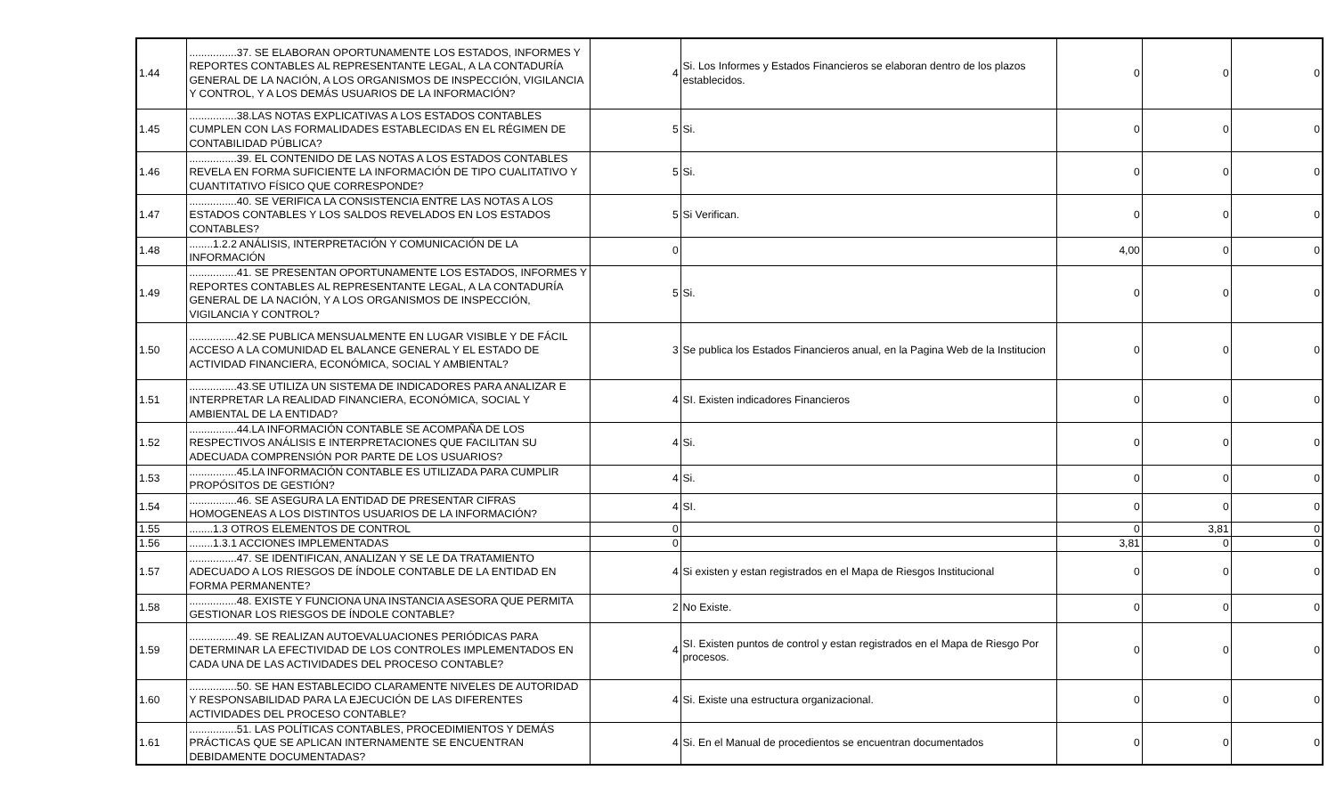| 1.44 | ................37. SE ELABORAN OPORTUNAMENTE LOS ESTADOS, INFORMES Y REPORTES CONTABLES AL REPRESENTANTE LEGAL, A LA CONTADURÍA GENERAL DE LA NACIÓN, A LOS ORGANISMOS DE INSPECCIÓN, VIGILANCIA Y CONTROL, Y A LOS DEMÁS USUARIOS DE LA INFORMACIÓN? | 4 | Si. Los Informes y Estados Financieros se elaboran dentro de los plazos establecidos. | 0 | 0 | 0 |
| 1.45 | ................38.LAS NOTAS EXPLICATIVAS A LOS ESTADOS CONTABLES CUMPLEN CON LAS FORMALIDADES ESTABLECIDAS EN EL RÉGIMEN DE CONTABILIDAD PÚBLICA? | 5 | Si. | 0 | 0 | 0 |
| 1.46 | ................39. EL CONTENIDO DE LAS NOTAS A LOS ESTADOS CONTABLES REVELA EN FORMA SUFICIENTE LA INFORMACIÓN DE TIPO CUALITATIVO Y CUANTITATIVO FÍSICO QUE CORRESPONDE? | 5 | Si. | 0 | 0 | 0 |
| 1.47 | ................40. SE VERIFICA LA CONSISTENCIA ENTRE LAS NOTAS A LOS ESTADOS CONTABLES Y LOS SALDOS REVELADOS EN LOS ESTADOS CONTABLES? | 5 | Si Verifican. | 0 | 0 | 0 |
| 1.48 | ........1.2.2 ANÁLISIS, INTERPRETACIÓN Y COMUNICACIÓN DE LA INFORMACIÓN | 0 | | 4,00 | 0 | 0 |
| 1.49 | ................41. SE PRESENTAN OPORTUNAMENTE LOS ESTADOS, INFORMES Y REPORTES CONTABLES AL REPRESENTANTE LEGAL, A LA CONTADURÍA GENERAL DE LA NACIÓN, Y A LOS ORGANISMOS DE INSPECCIÓN, VIGILANCIA Y CONTROL? | 5 | Si. | 0 | 0 | 0 |
| 1.50 | ................42.SE PUBLICA MENSUALMENTE EN LUGAR VISIBLE Y DE FÁCIL ACCESO A LA COMUNIDAD EL BALANCE GENERAL Y EL ESTADO DE ACTIVIDAD FINANCIERA, ECONÓMICA, SOCIAL Y AMBIENTAL? | 3 | Se publica los Estados Financieros anual, en la Pagina Web de la Institucion | 0 | 0 | 0 |
| 1.51 | ................43.SE UTILIZA UN SISTEMA DE INDICADORES PARA ANALIZAR E INTERPRETAR LA REALIDAD FINANCIERA, ECONÓMICA, SOCIAL Y AMBIENTAL DE LA ENTIDAD? | 4 | SI. Existen indicadores Financieros | 0 | 0 | 0 |
| 1.52 | ................44.LA INFORMACIÓN CONTABLE SE ACOMPAÑA DE LOS RESPECTIVOS ANÁLISIS E INTERPRETACIONES QUE FACILITAN SU ADECUADA COMPRENSIÓN POR PARTE DE LOS USUARIOS? | 4 | Si. | 0 | 0 | 0 |
| 1.53 | ................45.LA INFORMACIÓN CONTABLE ES UTILIZADA PARA CUMPLIR PROPÓSITOS DE GESTIÓN? | 4 | Si. | 0 | 0 | 0 |
| 1.54 | ................46. SE ASEGURA LA ENTIDAD DE PRESENTAR CIFRAS HOMOGENEAS A LOS DISTINTOS USUARIOS DE LA INFORMACIÓN? | 4 | SI. | 0 | 0 | 0 |
| 1.55 | ........1.3 OTROS ELEMENTOS DE CONTROL | 0 | | 0 | 3,81 | 0 |
| 1.56 | ........1.3.1 ACCIONES IMPLEMENTADAS | 0 | | 3,81 | 0 | 0 |
| 1.57 | ................47. SE IDENTIFICAN, ANALIZAN Y SE LE DA TRATAMIENTO ADECUADO A LOS RIESGOS DE ÍNDOLE CONTABLE DE LA ENTIDAD EN FORMA PERMANENTE? | 4 | Si existen y estan registrados en el Mapa de Riesgos Institucional | 0 | 0 | 0 |
| 1.58 | ................48. EXISTE Y FUNCIONA UNA INSTANCIA ASESORA QUE PERMITA GESTIONAR LOS RIESGOS DE ÍNDOLE CONTABLE? | 2 | No Existe. | 0 | 0 | 0 |
| 1.59 | ................49. SE REALIZAN AUTOEVALUACIONES PERIÓDICAS PARA DETERMINAR LA EFECTIVIDAD DE LOS CONTROLES IMPLEMENTADOS EN CADA UNA DE LAS ACTIVIDADES DEL PROCESO CONTABLE? | 4 | SI. Existen puntos de control y estan registrados en el Mapa de Riesgo Por procesos. | 0 | 0 | 0 |
| 1.60 | ................50. SE HAN ESTABLECIDO CLARAMENTE NIVELES DE AUTORIDAD Y RESPONSABILIDAD PARA LA EJECUCIÓN DE LAS DIFERENTES ACTIVIDADES DEL PROCESO CONTABLE? | 4 | Si. Existe una estructura organizacional. | 0 | 0 | 0 |
| 1.61 | ................51. LAS POLÍTICAS CONTABLES, PROCEDIMIENTOS Y DEMÁS PRÁCTICAS QUE SE APLICAN INTERNAMENTE SE ENCUENTRAN DEBIDAMENTE DOCUMENTADAS? | 4 | Si. En el Manual de procedientos se encuentran documentados | 0 | 0 | 0 |